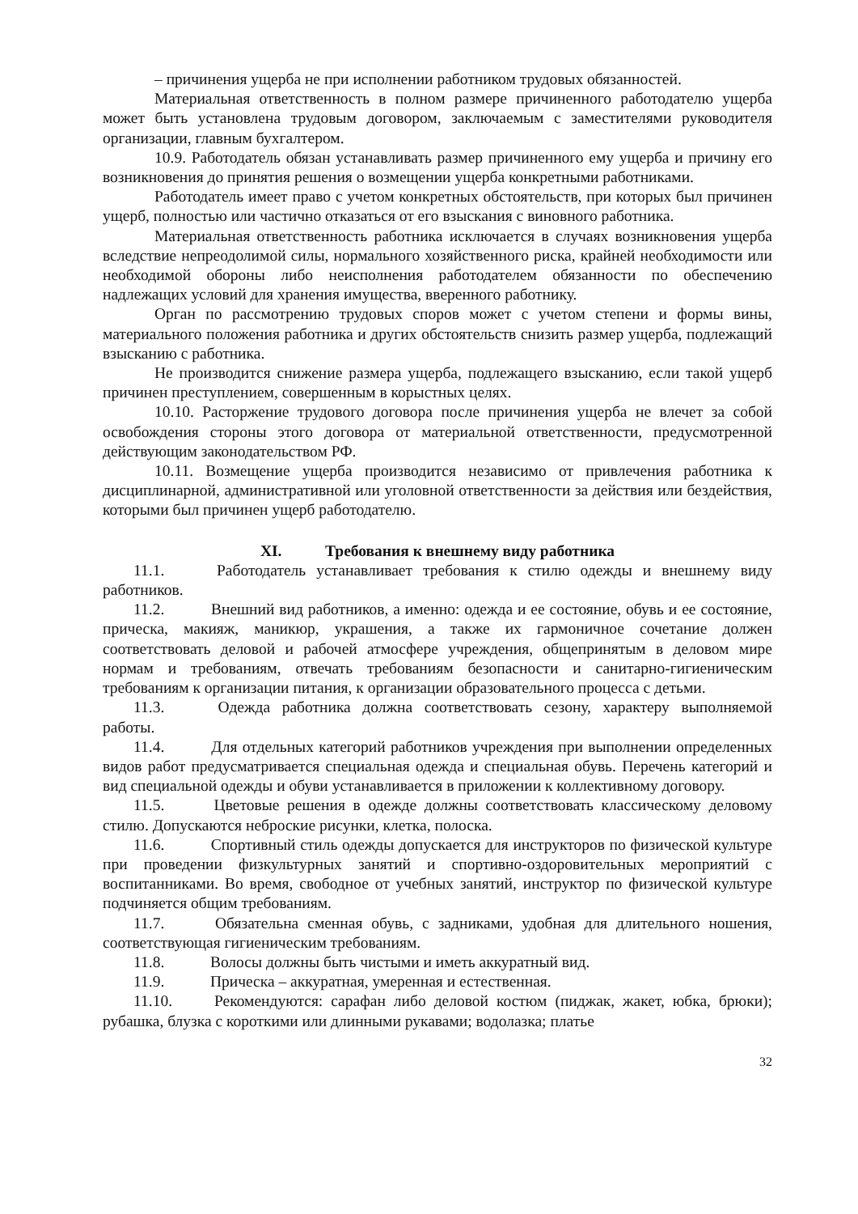– причинения ущерба не при исполнении работником трудовых обязанностей.
Материальная ответственность в полном размере причиненного работодателю ущерба может быть установлена трудовым договором, заключаемым с заместителями руководителя организации, главным бухгалтером.
10.9. Работодатель обязан устанавливать размер причиненного ему ущерба и причину его возникновения до принятия решения о возмещении ущерба конкретными работниками.
Работодатель имеет право с учетом конкретных обстоятельств, при которых был причинен ущерб, полностью или частично отказаться от его взыскания с виновного работника.
Материальная ответственность работника исключается в случаях возникновения ущерба вследствие непреодолимой силы, нормального хозяйственного риска, крайней необходимости или необходимой обороны либо неисполнения работодателем обязанности по обеспечению надлежащих условий для хранения имущества, вверенного работнику.
Орган по рассмотрению трудовых споров может с учетом степени и формы вины, материального положения работника и других обстоятельств снизить размер ущерба, подлежащий взысканию с работника.
Не производится снижение размера ущерба, подлежащего взысканию, если такой ущерб причинен преступлением, совершенным в корыстных целях.
10.10. Расторжение трудового договора после причинения ущерба не влечет за собой освобождения стороны этого договора от материальной ответственности, предусмотренной действующим законодательством РФ.
10.11. Возмещение ущерба производится независимо от привлечения работника к дисциплинарной, административной или уголовной ответственности за действия или бездействия, которыми был причинен ущерб работодателю.
XI. Требования к внешнему виду работника
11.1. Работодатель устанавливает требования к стилю одежды и внешнему виду работников.
11.2. Внешний вид работников, а именно: одежда и ее состояние, обувь и ее состояние, прическа, макияж, маникюр, украшения, а также их гармоничное сочетание должен соответствовать деловой и рабочей атмосфере учреждения, общепринятым в деловом мире нормам и требованиям, отвечать требованиям безопасности и санитарно-гигиеническим требованиям к организации питания, к организации образовательного процесса с детьми.
11.3. Одежда работника должна соответствовать сезону, характеру выполняемой работы.
11.4. Для отдельных категорий работников учреждения при выполнении определенных видов работ предусматривается специальная одежда и специальная обувь. Перечень категорий и вид специальной одежды и обуви устанавливается в приложении к коллективному договору.
11.5. Цветовые решения в одежде должны соответствовать классическому деловому стилю. Допускаются неброские рисунки, клетка, полоска.
11.6. Спортивный стиль одежды допускается для инструкторов по физической культуре при проведении физкультурных занятий и спортивно-оздоровительных мероприятий с воспитанниками. Во время, свободное от учебных занятий, инструктор по физической культуре подчиняется общим требованиям.
11.7. Обязательна сменная обувь, с задниками, удобная для длительного ношения, соответствующая гигиеническим требованиям.
11.8. Волосы должны быть чистыми и иметь аккуратный вид.
11.9. Прическа – аккуратная, умеренная и естественная.
11.10. Рекомендуются: сарафан либо деловой костюм (пиджак, жакет, юбка, брюки); рубашка, блузка с короткими или длинными рукавами; водолазка; платье
32